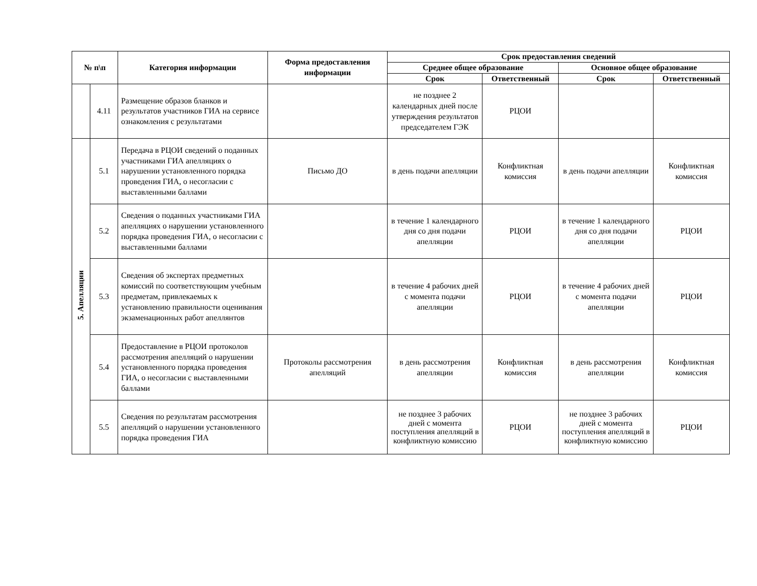| № п\п | | Категория информации | Форма предоставления информации | Срок предоставления сведений | | | |
| --- | --- | --- | --- | --- | --- | --- | --- |
| | | | | Среднее общее образование | | Основное общее образование | |
| | | | | Срок | Ответственный | Срок | Ответственный |
| | 4.11 | Размещение образов бланков и результатов участников ГИА на сервисе ознакомления с результатами | | не позднее 2 календарных дней после утверждения результатов председателем ГЭК | РЦОИ | | |
| 5. Апелляции | 5.1 | Передача в РЦОИ сведений о поданных участниками ГИА апелляциях о нарушении установленного порядка проведения ГИА, о несогласии с выставленными баллами | Письмо ДО | в день подачи апелляции | Конфликтная комиссия | в день подачи апелляции | Конфликтная комиссия |
| | 5.2 | Сведения о поданных участниками ГИА апелляциях о нарушении установленного порядка проведения ГИА, о несогласии с выставленными баллами | | в течение 1 календарного дня со дня подачи апелляции | РЦОИ | в течение 1 календарного дня со дня подачи апелляции | РЦОИ |
| | 5.3 | Сведения об экспертах предметных комиссий по соответствующим учебным предметам, привлекаемых к установлению правильности оценивания экзаменационных работ апеллянтов | | в течение 4 рабочих дней с момента подачи апелляции | РЦОИ | в течение 4 рабочих дней с момента подачи апелляции | РЦОИ |
| | 5.4 | Предоставление в РЦОИ протоколов рассмотрения апелляций о нарушении установленного порядка проведения ГИА, о несогласии с выставленными баллами | Протоколы рассмотрения апелляций | в день рассмотрения апелляции | Конфликтная комиссия | в день рассмотрения апелляции | Конфликтная комиссия |
| | 5.5 | Сведения по результатам рассмотрения апелляций о нарушении установленного порядка проведения ГИА | | не позднее 3 рабочих дней с момента поступления апелляций в конфликтную комиссию | РЦОИ | не позднее 3 рабочих дней с момента поступления апелляций в конфликтную комиссию | РЦОИ |